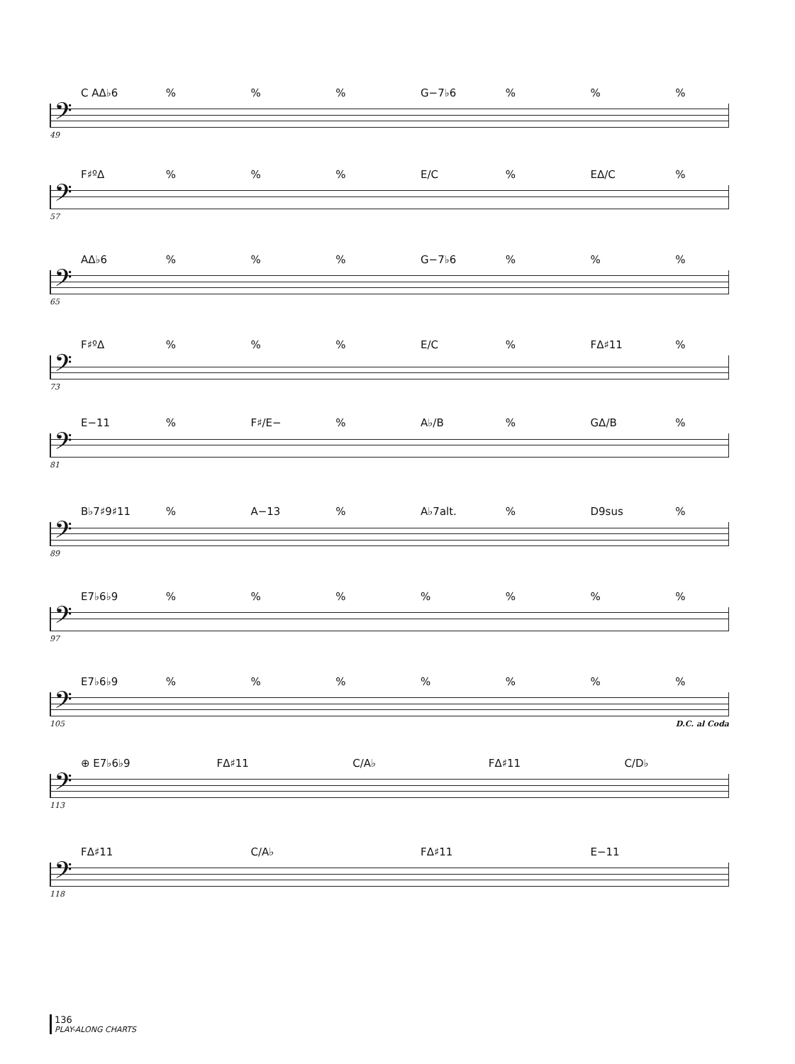C AΔ♭6%%% G−7♭6%%%
𝄢
49
F♯ºΔ%%% E/C% EΔ/C%
𝄢
57
AΔ♭6%%% G−7♭6%%%
𝄢
65
F♯ºΔ%%% E/C% FΔ♯11%
𝄢
73
E−11% F♯/E−% A♭/B% GΔ/B%
𝄢
81
B♭7♯9♯11% A−13% A♭7alt.% D9sus%
𝄢
89
E7♭6♭9%%%%%%%
𝄢
97
E7♭6♭9%%%%%%%
𝄢
105 D.C. al Coda
⊕ E7♭6♭9 FΔ♯11 C/A♭ FΔ♯11 C/D♭
𝄢
113
FΔ♯11 C/A♭ FΔ♯11 E−11
𝄢
118
136
PLAY-ALONG CHARTS